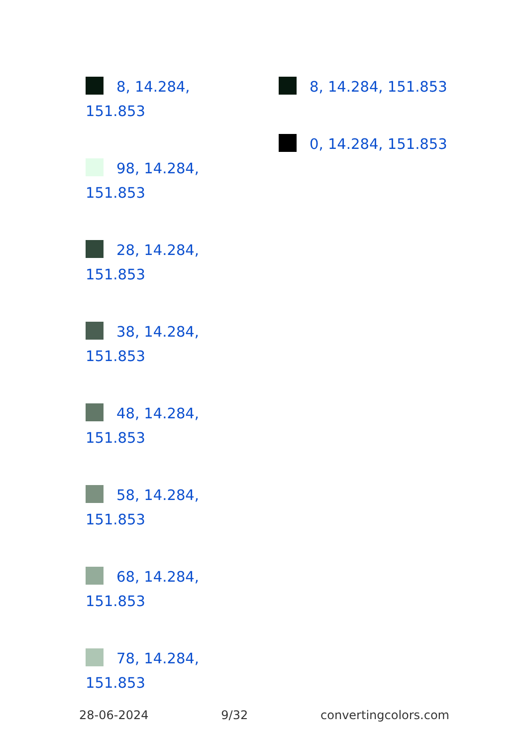8, 14.284, 151.853
98, 14.284, 151.853
28, 14.284, 151.853
38, 14.284, 151.853
48, 14.284, 151.853
58, 14.284, 151.853
68, 14.284, 151.853
78, 14.284, 151.853
8, 14.284, 151.853
0, 14.284, 151.853
28-06-2024 9/32 convertingcolors.com